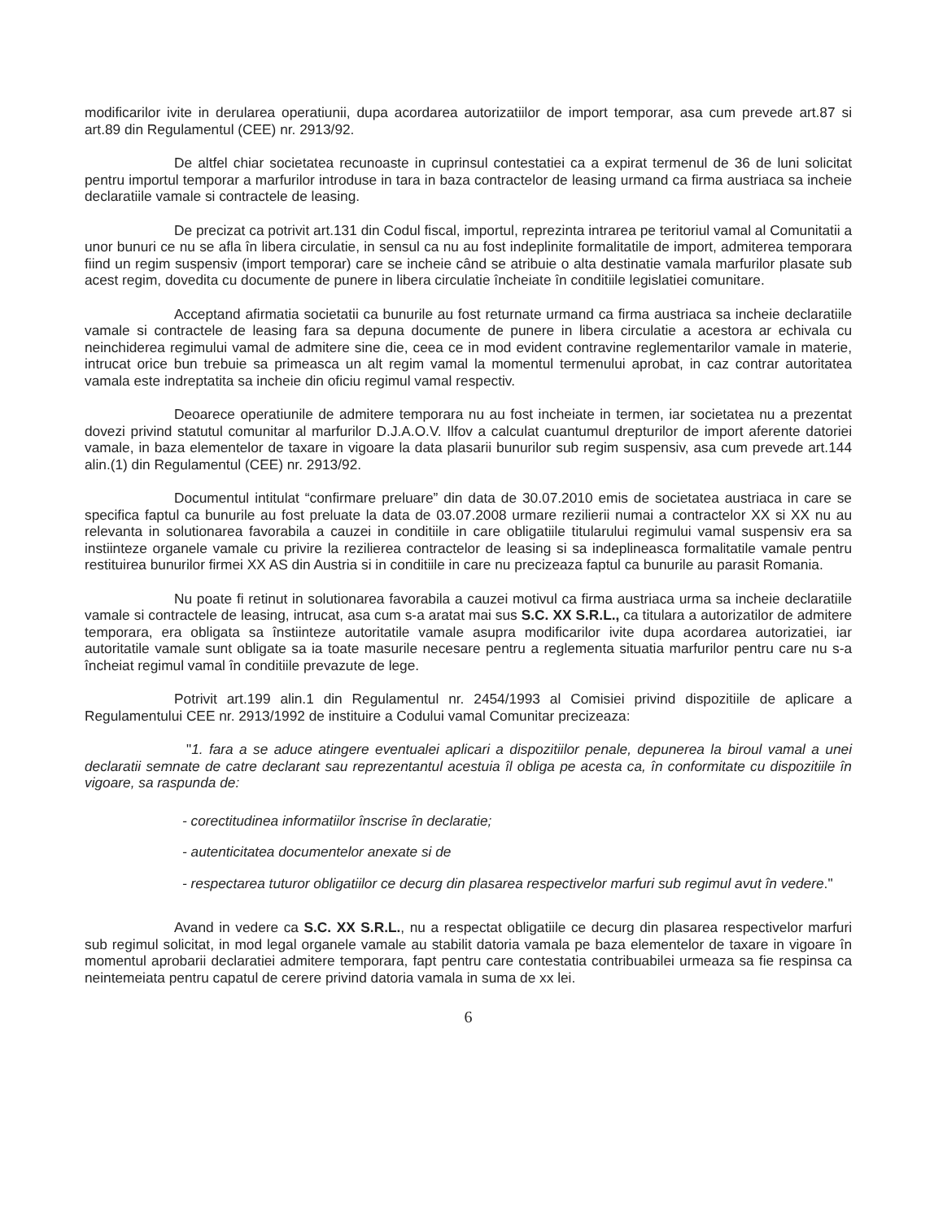modificarilor ivite in derularea operatiunii, dupa acordarea autorizatiilor de import temporar, asa cum prevede art.87 si art.89 din Regulamentul (CEE) nr. 2913/92.
De altfel chiar societatea recunoaste in cuprinsul contestatiei ca a expirat termenul de 36 de luni solicitat pentru importul temporar a marfurilor introduse in tara in baza contractelor de leasing urmand ca firma austriaca sa incheie declaratiile vamale si contractele de leasing.
De precizat ca potrivit art.131 din Codul fiscal, importul, reprezinta intrarea pe teritoriul vamal al Comunitatii a unor bunuri ce nu se afla în libera circulatie, in sensul ca nu au fost indeplinite formalitatile de import, admiterea temporara fiind un regim suspensiv (import temporar) care se incheie când se atribuie o alta destinatie vamala marfurilor plasate sub acest regim, dovedita cu documente de punere in libera circulatie încheiate în conditiile legislatiei comunitare.
Acceptand afirmatia societatii ca bunurile au fost returnate urmand ca firma austriaca sa incheie declaratiile vamale si contractele de leasing fara sa depuna documente de punere in libera circulatie a acestora ar echivala cu neinchiderea regimului vamal de admitere sine die, ceea ce in mod evident contravine reglementarilor vamale in materie, intrucat orice bun trebuie sa primeasca un alt regim vamal la momentul termenului aprobat, in caz contrar autoritatea vamala este indreptatita sa incheie din oficiu regimul vamal respectiv.
Deoarece operatiunile de admitere temporara nu au fost incheiate in termen, iar societatea nu a prezentat dovezi privind statutul comunitar al marfurilor D.J.A.O.V. Ilfov a calculat cuantumul drepturilor de import aferente datoriei vamale, in baza elementelor de taxare in vigoare la data plasarii bunurilor sub regim suspensiv, asa cum prevede art.144 alin.(1) din Regulamentul (CEE) nr. 2913/92.
Documentul intitulat “confirmare preluare” din data de 30.07.2010 emis de societatea austriaca in care se specifica faptul ca bunurile au fost preluate la data de 03.07.2008 urmare rezilierii numai a contractelor XX si XX nu au relevanta in solutionarea favorabila a cauzei in conditiile in care obligatiile titularului regimului vamal suspensiv era sa instiinteze organele vamale cu privire la rezilierea contractelor de leasing si sa indeplineasca formalitatile vamale pentru restituirea bunurilor firmei XX AS din Austria si in conditiile in care nu precizeaza faptul ca bunurile au parasit Romania.
Nu poate fi retinut in solutionarea favorabila a cauzei motivul ca firma austriaca urma sa incheie declaratiile vamale si contractele de leasing, intrucat, asa cum s-a aratat mai sus S.C. XX S.R.L., ca titulara a autorizatilor de admitere temporara, era obligata sa înstiinteze autoritatile vamale asupra modificarilor ivite dupa acordarea autorizatiei, iar autoritatile vamale sunt obligate sa ia toate masurile necesare pentru a reglementa situatia marfurilor pentru care nu s-a încheiat regimul vamal în conditiile prevazute de lege.
Potrivit art.199 alin.1 din Regulamentul nr. 2454/1993 al Comisiei privind dispozitiile de aplicare a Regulamentului CEE nr. 2913/1992 de instituire a Codului vamal Comunitar precizeaza:
"1. fara a se aduce atingere eventualei aplicari a dispozitiilor penale, depunerea la biroul vamal a unei declaratii semnate de catre declarant sau reprezentantul acestuia îl obliga pe acesta ca, în conformitate cu dispozitiile în vigoare, sa raspunda de:
- corectitudinea informatiilor înscrise în declaratie;
- autenticitatea documentelor anexate si de
- respectarea tuturor obligatiilor ce decurg din plasarea respectivelor marfuri sub regimul avut în vedere."
Avand in vedere ca S.C. XX S.R.L., nu a respectat obligatiile ce decurg din plasarea respectivelor marfuri sub regimul solicitat, in mod legal organele vamale au stabilit datoria vamala pe baza elementelor de taxare in vigoare în momentul aprobarii declaratiei admitere temporara, fapt pentru care contestatia contribuabilei urmeaza sa fie respinsa ca neintemeiata pentru capatul de cerere privind datoria vamala in suma de xx lei.
6